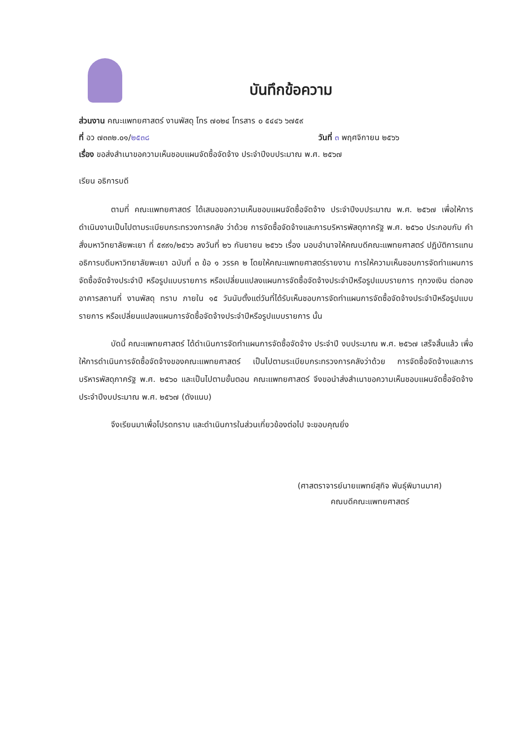บันทึกข้อความ
ส่วนงาน คณะแพทยศาสตร์ งานพัสดุ โทร ๗๐๒๔ โทรสาร ๐ ๕๔๔๖ ๖๗๕๙
ที่ อว ๗๓๓๒.๐๑/๒๕๓๘ วันที่ ๓ พฤศจิกายน ๒๕๖๖
เรื่อง ขอส่งสำเนาขอความเห็นชอบแผนจัดซื้อจัดจ้าง ประจำปีงบประมาณ พ.ศ. ๒๕๖๗
เรียน อธิการบดี
ตามที่ คณะแพทยศาสตร์ ได้เสนอขอความเห็นชอบแผนจัดซื้อจัดจ้าง ประจำปีงบประมาณ พ.ศ. ๒๕๖๗ เพื่อให้การดำเนินงานเป็นไปตามระเบียบกระทรวงการคลัง ว่าด้วย การจัดซื้อจัดจ้างและการบริหารพัสดุภาครัฐ พ.ศ. ๒๕๖๐ ประกอบกับ คำสั่งมหาวิทยาลัยพะเยา ที่ ๕๙๙๑/๒๕๖๖ ลงวันที่ ๒๖ กันยายน ๒๕๖๖ เรื่อง มอบอำนาจให้คณบดีคณะแพทยศาสตร์ ปฏิบัติการแทนอธิการบดีมหาวิทยาลัยพะเยา ฉบับที่ ๓ ข้อ ๑ วรรค ๒ โดยให้คณะแพทยศาสตร์รายงาน การให้ความเห็นชอบการจัดทำแผนการจัดซื้อจัดจ้างประจำปี หรือรูปแบบรายการ หรือเปลี่ยนแปลงแผนการจัดซื้อจัดจ้างประจำปีหรือรูปแบบรายการ ทุกวงเงิน ต่อกองอาคารสถานที่ งานพัสดุ ทราบ ภายใน ๑๕ วันนับตั้งแต่วันที่ได้รับเห็นชอบการจัดทำแผนการจัดซื้อจัดจ้างประจำปีหรือรูปแบบรายการ หรือเปลี่ยนแปลงแผนการจัดซื้อจัดจ้างประจำปีหรือรูปแบบรายการ นั้น
บัดนี้ คณะแพทยศาสตร์ ได้ดำเนินการจัดทำแผนการจัดซื้อจัดจ้าง ประจำปี งบประมาณ พ.ศ. ๒๕๖๗ เสร็จสิ้นแล้ว เพื่อให้การดำเนินการจัดซื้อจัดจ้างของคณะแพทยศาสตร์ เป็นไปตามระเบียบกระทรวงการคลังว่าด้วย การจัดซื้อจัดจ้างและการบริหารพัสดุภาครัฐ พ.ศ. ๒๕๖๐ และเป็นไปตามขั้นตอน คณะแพทยศาสตร์ จึงขอนำส่งสำเนาขอความเห็นชอบแผนจัดซื้อจัดจ้าง ประจำปีงบประมาณ พ.ศ. ๒๕๖๗ (ดังแนบ)
จึงเรียนมาเพื่อโปรดทราบ และดำเนินการในส่วนเกี่ยวข้องต่อไป จะขอบคุณยิ่ง
(ศาสตราจารย์นายแพทย์สุกิจ พันธุ์พิมานมาศ)
คณบดีคณะแพทยศาสตร์